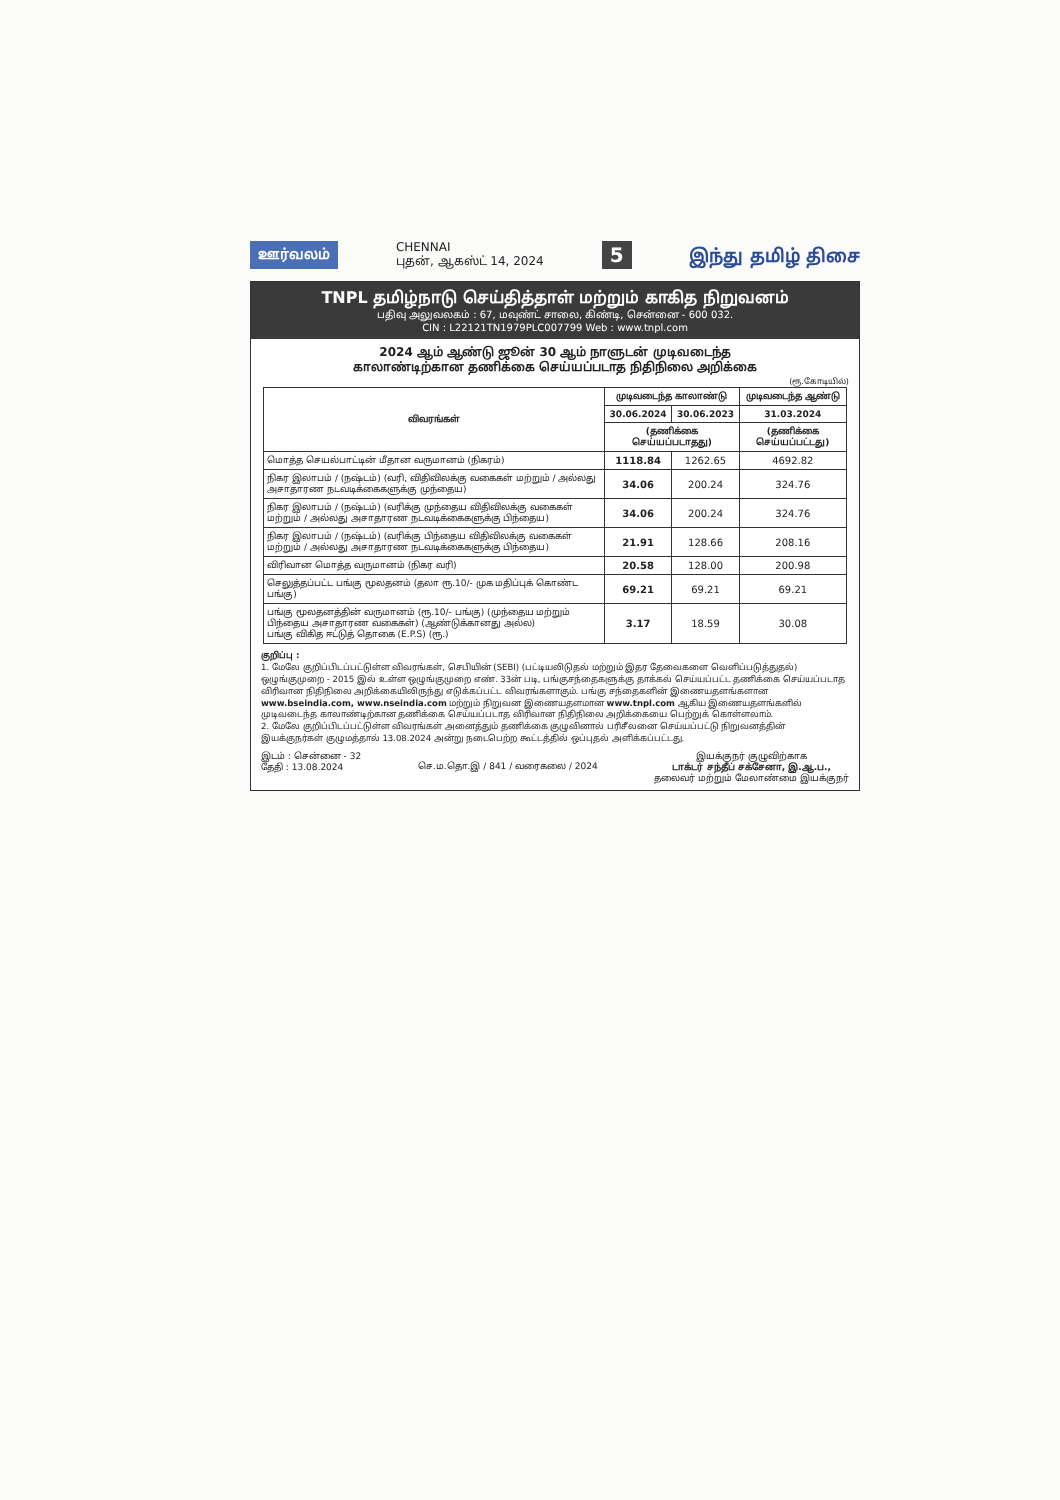ஊர்வலம் CHENNAI
புதன், ஆகஸ்ட் 14, 2024 5 இந்து தமிழ் திசை
TNPL தமிழ்நாடு செய்தித்தாள் மற்றும் காகித நிறுவனம்
பதிவு அலுவலகம் : 67, மவுண்ட் சாலை, கிண்டி, சென்னை - 600 032.
CIN : L22121TN1979PLC007799 Web : www.tnpl.com
2024 ஆம் ஆண்டு ஜூன் 30 ஆம் நாளுடன் முடிவடைந்த
காலாண்டிற்கான தணிக்கை செய்யப்படாத நிதிநிலை அறிக்கை
(ரூ.கோடியில்)
| விவரங்கள் | முடிவடைந்த காலாண்டு | | முடிவடைந்த ஆண்டு |
| --- | --- | --- | --- |
| | 30.06.2024 | 30.06.2023 | 31.03.2024 |
| | (தணிக்கை செய்யப்படாதது) | | (தணிக்கை செய்யப்பட்டது) |
| மொத்த செயல்பாட்டின் மீதான வருமானம் (நிகரம்) | 1118.84 | 1262.65 | 4692.82 |
| நிகர இலாபம் / (நஷ்டம்) (வரி, விதிவிலக்கு வகைகள் மற்றும் / அல்லது அசாதாரண நடவடிக்கைகளுக்கு முந்தைய) | 34.06 | 200.24 | 324.76 |
| நிகர இலாபம் / (நஷ்டம்) (வரிக்கு முந்தைய விதிவிலக்கு வகைகள் மற்றும் / அல்லது அசாதாரண நடவடிக்கைகளுக்கு பிந்தைய) | 34.06 | 200.24 | 324.76 |
| நிகர இலாபம் / (நஷ்டம்) (வரிக்கு பிந்தைய விதிவிலக்கு வகைகள் மற்றும் / அல்லது அசாதாரண நடவடிக்கைகளுக்கு பிந்தைய) | 21.91 | 128.66 | 208.16 |
| விரிவான மொத்த வருமானம் (நிகர வரி) | 20.58 | 128.00 | 200.98 |
| செலுத்தப்பட்ட பங்கு மூலதனம் (தலா ரூ.10/- முக மதிப்புக் கொண்ட பங்கு) | 69.21 | 69.21 | 69.21 |
| பங்கு மூலதனத்தின் வருமானம் (ரூ.10/- பங்கு) (முந்தைய மற்றும் பிந்தைய அசாதாரண வகைகள்) (ஆண்டுக்கானது அல்ல) பங்கு விகித ஈட்டுத் தொகை (E.P.S) (ரூ.) | 3.17 | 18.59 | 30.08 |
குறிப்பு :
1. மேலே குறிப்பிடப்பட்டுள்ள விவரங்கள், செபியின் (SEBI) (பட்டியலிடுதல் மற்றும் இதர தேவைகளை வெளிப்படுத்துதல்) ஒழுங்குமுறை - 2015 இல் உள்ள ஒழுங்குமுறை எண். 33ன் படி, பங்குசந்தைகளுக்கு தாக்கல் செய்யப்பட்ட தணிக்கை செய்யப்படாத விரிவான நிதிநிலை அறிக்கையிலிருந்து எடுக்கப்பட்ட விவரங்களாகும். பங்கு சந்தைகளின் இணையதளங்களான www.bseindia.com, www.nseindia.com மற்றும் நிறுவன இணையதளமான www.tnpl.com ஆகிய இணையதளங்களில் முடிவடைந்த காலாண்டிற்கான தணிக்கை செய்யப்படாத விரிவான நிதிநிலை அறிக்கையை பெற்றுக் கொள்ளலாம்.
2. மேலே குறிப்பிடப்பட்டுள்ள விவரங்கள் அனைத்தும் தணிக்கை குழுவினால் பரிசீலனை செய்யப்பட்டு நிறுவனத்தின் இயக்குநர்கள் குழுமத்தால் 13.08.2024 அன்று நடைபெற்ற கூட்டத்தில் ஒப்புதல் அளிக்கப்பட்டது.
இடம் : சென்னை - 32
தேதி : 13.08.2024
செ.ம.தொ.இ / 841 / வரைகலை / 2024 இயக்குநர் குழுவிற்காக
டாக்டர் சந்தீப் சக்சேனா, இ.ஆ.ப.,
தலைவர் மற்றும் மேலாண்மை இயக்குநர்